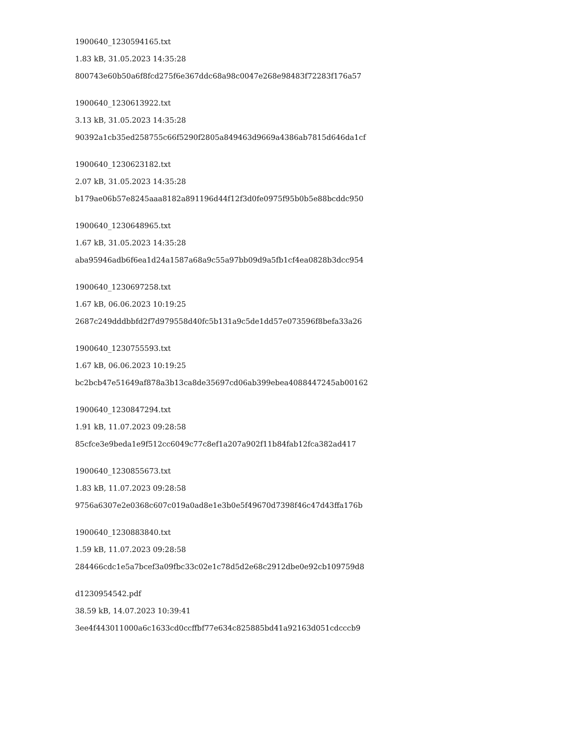1900640_1230594165.txt
1.83 kB, 31.05.2023 14:35:28
800743e60b50a6f8fcd275f6e367ddc68a98c0047e268e98483f72283f176a57
1900640_1230613922.txt
3.13 kB, 31.05.2023 14:35:28
90392a1cb35ed258755c66f5290f2805a849463d9669a4386ab7815d646da1cf
1900640_1230623182.txt
2.07 kB, 31.05.2023 14:35:28
b179ae06b57e8245aaa8182a891196d44f12f3d0fe0975f95b0b5e88bcddc950
1900640_1230648965.txt
1.67 kB, 31.05.2023 14:35:28
aba95946adb6f6ea1d24a1587a68a9c55a97bb09d9a5fb1cf4ea0828b3dcc954
1900640_1230697258.txt
1.67 kB, 06.06.2023 10:19:25
2687c249dddbbfd2f7d979558d40fc5b131a9c5de1dd57e073596f8befa33a26
1900640_1230755593.txt
1.67 kB, 06.06.2023 10:19:25
bc2bcb47e51649af878a3b13ca8de35697cd06ab399ebea4088447245ab00162
1900640_1230847294.txt
1.91 kB, 11.07.2023 09:28:58
85cfce3e9beda1e9f512cc6049c77c8ef1a207a902f11b84fab12fca382ad417
1900640_1230855673.txt
1.83 kB, 11.07.2023 09:28:58
9756a6307e2e0368c607c019a0ad8e1e3b0e5f49670d7398f46c47d43ffa176b
1900640_1230883840.txt
1.59 kB, 11.07.2023 09:28:58
284466cdc1e5a7bcef3a09fbc33c02e1c78d5d2e68c2912dbe0e92cb109759d8
d1230954542.pdf
38.59 kB, 14.07.2023 10:39:41
3ee4f443011000a6c1633cd0ccffbf77e634c825885bd41a92163d051cdcccb9